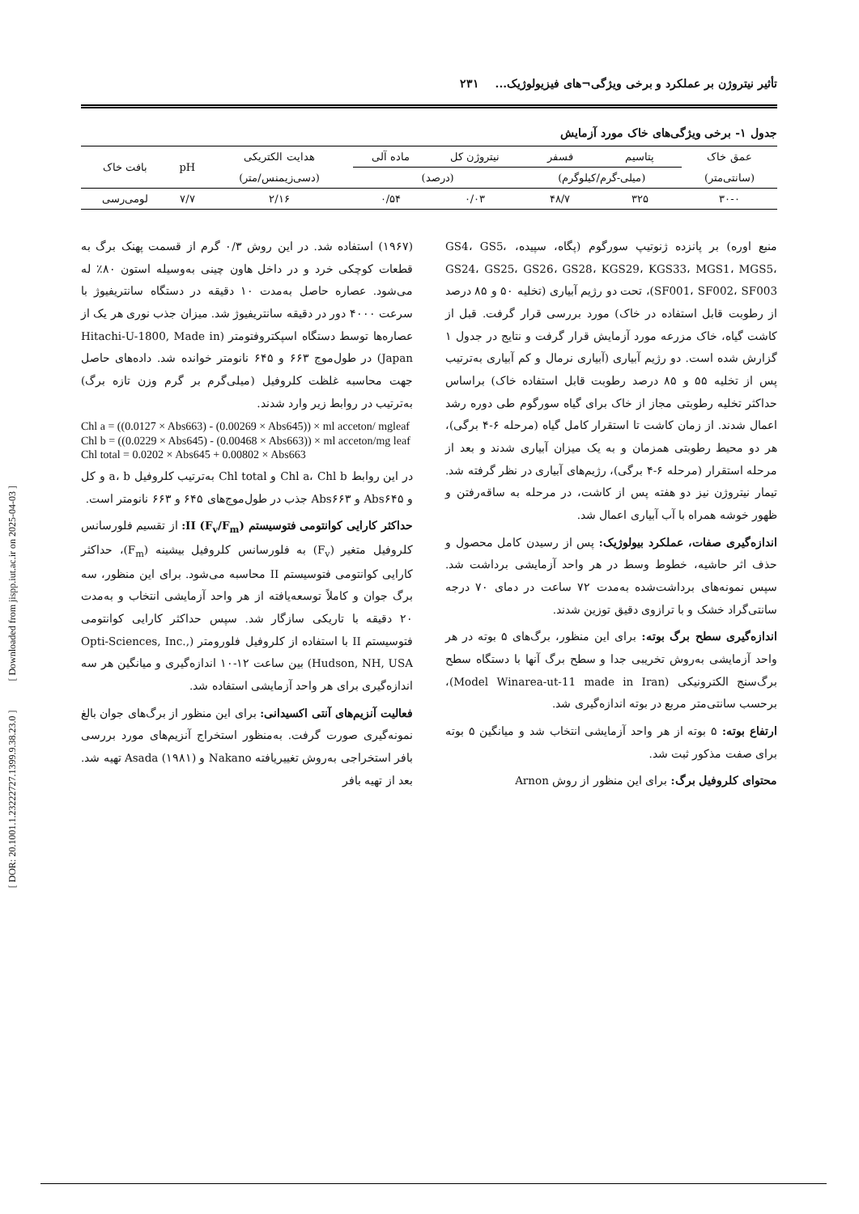[ DOR: 20.1001.1.23222727.1399.9.38.23.0 ] [ Downloaded from jispp.iut.ac.ir on 2025-04-03 ]
تأثیر نیتروژن بر عملکرد و برخی ویژگی¬های فیزیولوژیک... ۲۳۱
جدول ۱- برخی ویژگی‌های خاک مورد آزمایش
| عمق خاک | پتاسیم | فسفر | نیتروژن کل | ماده آلی | هدایت الکتریکی | pH | بافت خاک |
| --- | --- | --- | --- | --- | --- | --- | --- |
| (سانتی‌متر) | (میلی-گرم/کیلوگرم) | | (درصد) | | (دسی‌زیمنس/متر) | | |
| ۳۰-۰ | ۳۲۵ | ۴۸/۷ | ۰/۰۳ | ۰/۵۴ | ۲/۱۶ | ۷/۷ | لومی‌رسی |
منبع اوره) بر پانزده ژنوتیپ سورگوم (پگاه، سپیده، GS4، GS5، GS24، GS25، GS26، GS28، KGS29، KGS33، MGS1، MGS5، SF001، SF002، SF003)، تحت دو رژیم آبیاری (تخلیه ۵۰ و ۸۵ درصد از رطوبت قابل استفاده در خاک) مورد بررسی قرار گرفت. قبل از کاشت گیاه، خاک مزرعه مورد آزمایش قرار گرفت و نتایج در جدول ۱ گزارش شده است. دو رژیم آبیاری (آبیاری نرمال و کم آبیاری به‌ترتیب پس از تخلیه ۵۵ و ۸۵ درصد رطوبت قابل استفاده خاک) براساس حداکثر تخلیه رطوبتی مجاز از خاک برای گیاه سورگوم طی دوره رشد اعمال شدند. از زمان کاشت تا استقرار کامل گیاه (مرحله ۶-۴ برگی)، هر دو محیط رطوبتی همزمان و به یک میزان آبیاری شدند و بعد از مرحله استقرار (مرحله ۶-۴ برگی)، رژیم‌های آبیاری در نظر گرفته شد. تیمار نیتروژن نیز دو هفته پس از کاشت، در مرحله به ساقه‌رفتن و ظهور خوشه همراه با آب آبیاری اعمال شد.
اندازه‌گیری صفات، عملکرد بیولوژیک: پس از رسیدن کامل محصول و حذف اثر حاشیه، خطوط وسط در هر واحد آزمایشی برداشت شد. سپس نمونه‌های برداشت‌شده به‌مدت ۷۲ ساعت در دمای ۷۰ درجه سانتی‌گراد خشک و با ترازوی دقیق توزین شدند.
اندازه‌گیری سطح برگ بوته: برای این منظور، برگ‌های ۵ بوته در هر واحد آزمایشی به‌روش تخریبی جدا و سطح برگ آنها با دستگاه سطح برگ‌سنج الکترونیکی (Model Winarea-ut-11 made in Iran)، برحسب سانتی‌متر مربع در بوته اندازه‌گیری شد.
ارتفاع بوته: ۵ بوته از هر واحد آزمایشی انتخاب شد و میانگین ۵ بوته برای صفت مذکور ثبت شد.
محتوای کلروفیل برگ: برای این منظور از روش Arnon
(۱۹۶۷) استفاده شد. در این روش ۰/۳ گرم از قسمت پهنک برگ به قطعات کوچکی خرد و در داخل هاون چینی به‌وسیله استون ۸۰٪ له می‌شود. عصاره حاصل به‌مدت ۱۰ دقیقه در دستگاه سانتریفیوژ با سرعت ۴۰۰۰ دور در دقیقه سانتریفیوژ شد. میزان جذب نوری هر یک از عصاره‌ها توسط دستگاه اسپکتروفتومتر (Hitachi-U-1800, Made in Japan) در طول‌موج ۶۶۳ و ۶۴۵ نانومتر خوانده شد. داده‌های حاصل جهت محاسبه غلظت کلروفیل (میلی‌گرم بر گرم وزن تازه برگ) به‌ترتیب در روابط زیر وارد شدند.
Chl a = ((0.0127 × Abs663) - (0.00269 × Abs645)) × ml acceton/ mgleaf
Chl b = ((0.0229 × Abs645) - (0.00468 × Abs663)) × ml acceton/mg leaf
Chl total = 0.0202 × Abs645 + 0.00802 × Abs663
در این روابط Chl a، Chl b و Chl total به‌ترتیب کلروفیل a، b و کل و Abs۶۴۵ و Abs۶۶۳ جذب در طول‌موج‌های ۶۴۵ و ۶۶۳ نانومتر است.
حداکثر کارایی کوانتومی فتوسیستم II (F<sub>v</sub>/F<sub>m</sub>): از تقسیم فلورسانس کلروفیل متغیر (F<sub>v</sub>) به فلورسانس کلروفیل بیشینه (F<sub>m</sub>)، حداکثر کارایی کوانتومی فتوسیستم II محاسبه می‌شود. برای این منظور، سه برگ جوان و کاملاً توسعه‌یافته از هر واحد آزمایشی انتخاب و به‌مدت ۲۰ دقیقه با تاریکی سازگار شد. سپس حداکثر کارایی کوانتومی فتوسیستم II با استفاده از کلروفیل فلورومتر (Opti-Sciences, Inc., Hudson, NH, USA) بین ساعت ۱۲-۱۰ اندازه‌گیری و میانگین هر سه اندازه‌گیری برای هر واحد آزمایشی استفاده شد.
فعالیت آنزیم‌های آنتی اکسیدانی: برای این منظور از برگ‌های جوان بالغ نمونه‌گیری صورت گرفت. به‌منظور استخراج آنزیم‌های مورد بررسی بافر استخراجی به‌روش تغییریافته Nakano و Asada (۱۹۸۱) تهیه شد. بعد از تهیه بافر